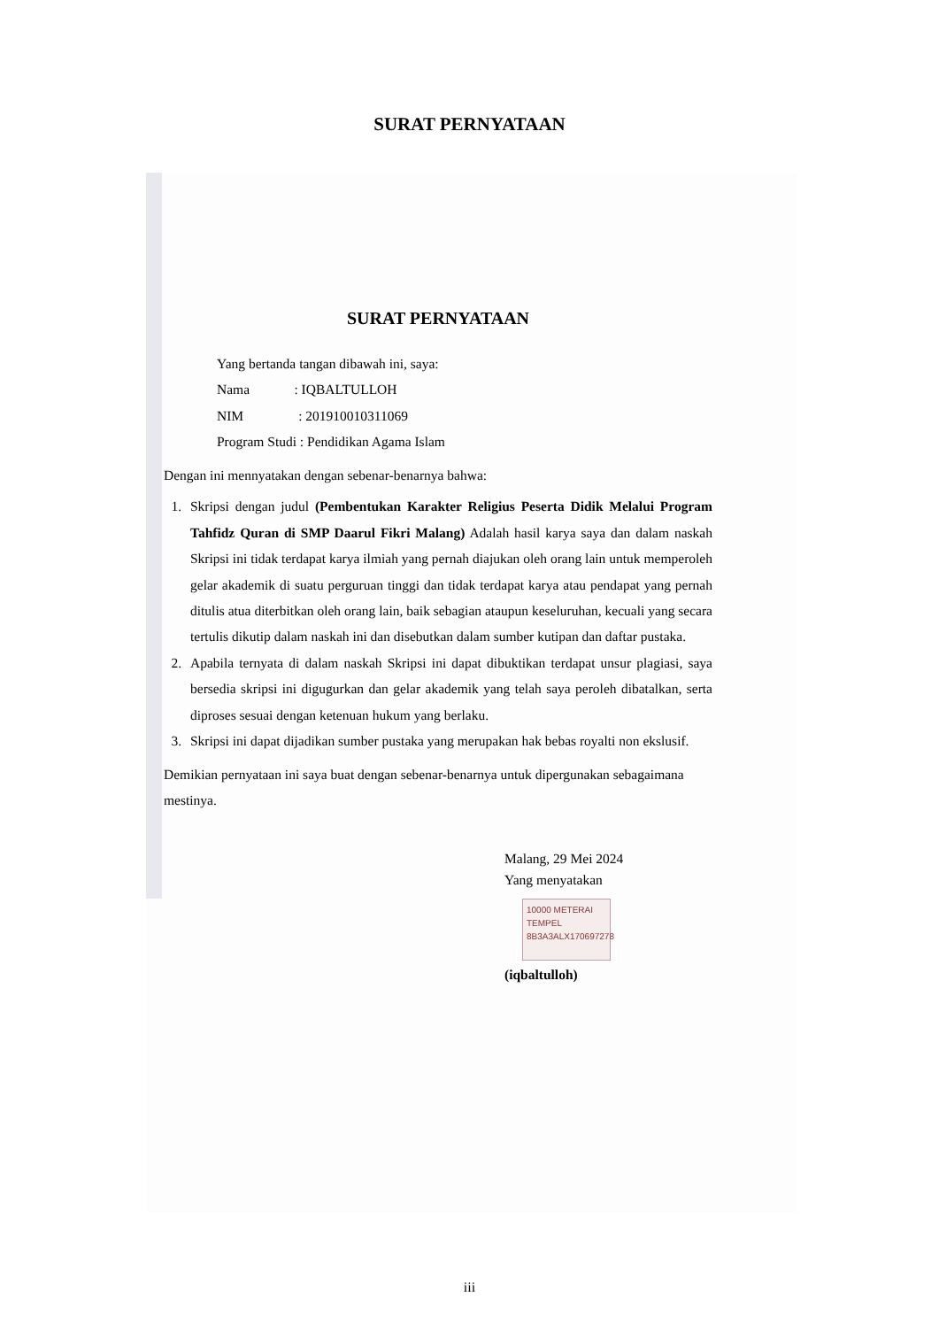SURAT PERNYATAAN
SURAT PERNYATAAN
Yang bertanda tangan dibawah ini, saya:
Nama : IQBALTULLOH
NIM : 201910010311069
Program Studi : Pendidikan Agama Islam
Dengan ini mennyatakan dengan sebenar-benarnya bahwa:
1. Skripsi dengan judul (Pembentukan Karakter Religius Peserta Didik Melalui Program Tahfidz Quran di SMP Daarul Fikri Malang) Adalah hasil karya saya dan dalam naskah Skripsi ini tidak terdapat karya ilmiah yang pernah diajukan oleh orang lain untuk memperoleh gelar akademik di suatu perguruan tinggi dan tidak terdapat karya atau pendapat yang pernah ditulis atua diterbitkan oleh orang lain, baik sebagian ataupun keseluruhan, kecuali yang secara tertulis dikutip dalam naskah ini dan disebutkan dalam sumber kutipan dan daftar pustaka.
2. Apabila ternyata di dalam naskah Skripsi ini dapat dibuktikan terdapat unsur plagiasi, saya bersedia skripsi ini digugurkan dan gelar akademik yang telah saya peroleh dibatalkan, serta diproses sesuai dengan ketenuan hukum yang berlaku.
3. Skripsi ini dapat dijadikan sumber pustaka yang merupakan hak bebas royalti non ekslusif.
Demikian pernyataan ini saya buat dengan sebenar-benarnya untuk dipergunakan sebagaimana mestinya.
Malang, 29 Mei 2024
Yang menyatakan
10000 METERAI TEMPEL
8B3A3ALX170697278
(iqbaltulloh)
iii